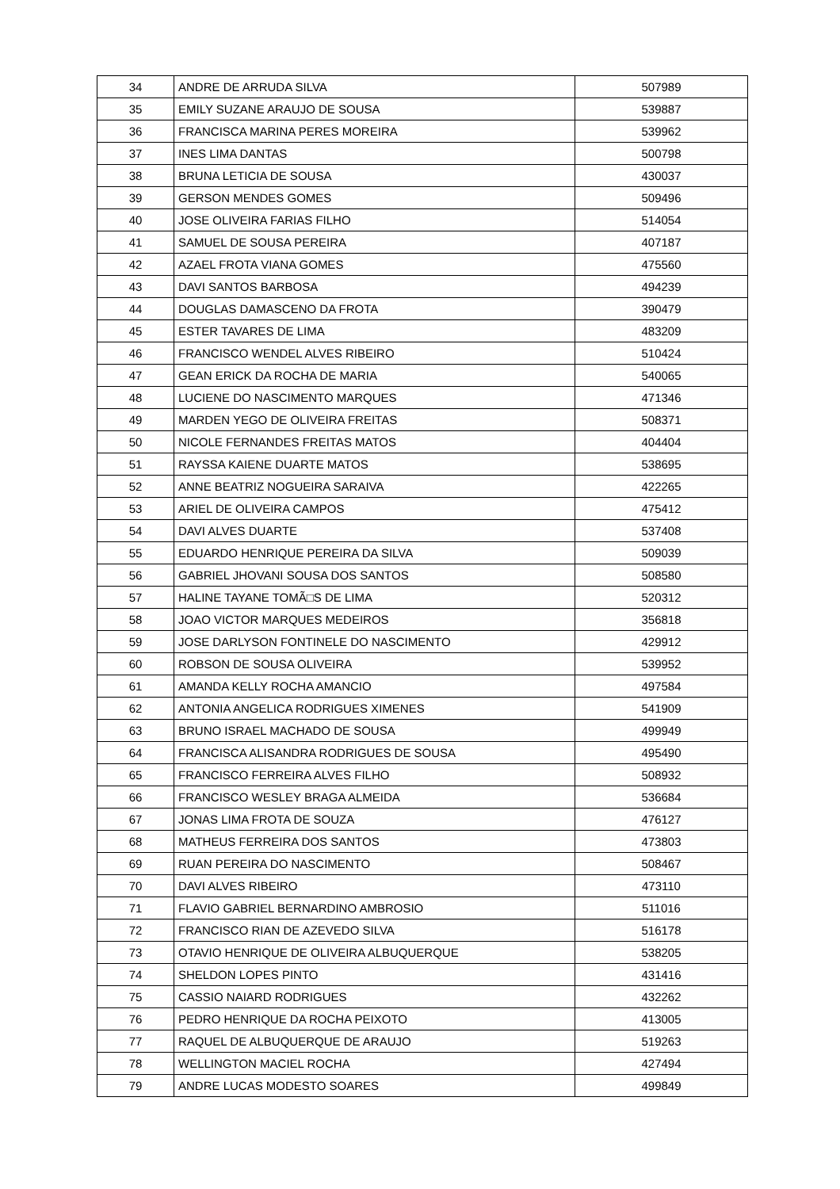| 34 | ANDRE DE ARRUDA SILVA | 507989 |
| 35 | EMILY SUZANE ARAUJO DE SOUSA | 539887 |
| 36 | FRANCISCA MARINA PERES MOREIRA | 539962 |
| 37 | INES LIMA DANTAS | 500798 |
| 38 | BRUNA LETICIA DE SOUSA | 430037 |
| 39 | GERSON MENDES GOMES | 509496 |
| 40 | JOSE OLIVEIRA FARIAS FILHO | 514054 |
| 41 | SAMUEL DE SOUSA PEREIRA | 407187 |
| 42 | AZAEL FROTA VIANA GOMES | 475560 |
| 43 | DAVI SANTOS BARBOSA | 494239 |
| 44 | DOUGLAS DAMASCENO DA FROTA | 390479 |
| 45 | ESTER TAVARES DE LIMA | 483209 |
| 46 | FRANCISCO WENDEL ALVES RIBEIRO | 510424 |
| 47 | GEAN ERICK DA ROCHA DE MARIA | 540065 |
| 48 | LUCIENE DO NASCIMENTO MARQUES | 471346 |
| 49 | MARDEN YEGO DE OLIVEIRA FREITAS | 508371 |
| 50 | NICOLE FERNANDES FREITAS MATOS | 404404 |
| 51 | RAYSSA KAIENE DUARTE MATOS | 538695 |
| 52 | ANNE BEATRIZ NOGUEIRA SARAIVA | 422265 |
| 53 | ARIEL DE OLIVEIRA CAMPOS | 475412 |
| 54 | DAVI ALVES DUARTE | 537408 |
| 55 | EDUARDO HENRIQUE PEREIRA DA SILVA | 509039 |
| 56 | GABRIEL JHOVANI SOUSA DOS SANTOS | 508580 |
| 57 | HALINE TAYANE TOMÃ□S DE LIMA | 520312 |
| 58 | JOAO VICTOR MARQUES MEDEIROS | 356818 |
| 59 | JOSE DARLYSON FONTINELE DO NASCIMENTO | 429912 |
| 60 | ROBSON DE SOUSA OLIVEIRA | 539952 |
| 61 | AMANDA KELLY ROCHA AMANCIO | 497584 |
| 62 | ANTONIA ANGELICA RODRIGUES XIMENES | 541909 |
| 63 | BRUNO ISRAEL MACHADO DE SOUSA | 499949 |
| 64 | FRANCISCA ALISANDRA RODRIGUES DE SOUSA | 495490 |
| 65 | FRANCISCO FERREIRA ALVES FILHO | 508932 |
| 66 | FRANCISCO WESLEY BRAGA ALMEIDA | 536684 |
| 67 | JONAS LIMA FROTA DE SOUZA | 476127 |
| 68 | MATHEUS FERREIRA DOS SANTOS | 473803 |
| 69 | RUAN PEREIRA DO NASCIMENTO | 508467 |
| 70 | DAVI ALVES RIBEIRO | 473110 |
| 71 | FLAVIO GABRIEL BERNARDINO AMBROSIO | 511016 |
| 72 | FRANCISCO RIAN DE AZEVEDO SILVA | 516178 |
| 73 | OTAVIO HENRIQUE DE OLIVEIRA ALBUQUERQUE | 538205 |
| 74 | SHELDON LOPES PINTO | 431416 |
| 75 | CASSIO NAIARD RODRIGUES | 432262 |
| 76 | PEDRO HENRIQUE DA ROCHA PEIXOTO | 413005 |
| 77 | RAQUEL DE ALBUQUERQUE DE ARAUJO | 519263 |
| 78 | WELLINGTON MACIEL ROCHA | 427494 |
| 79 | ANDRE LUCAS MODESTO SOARES | 499849 |